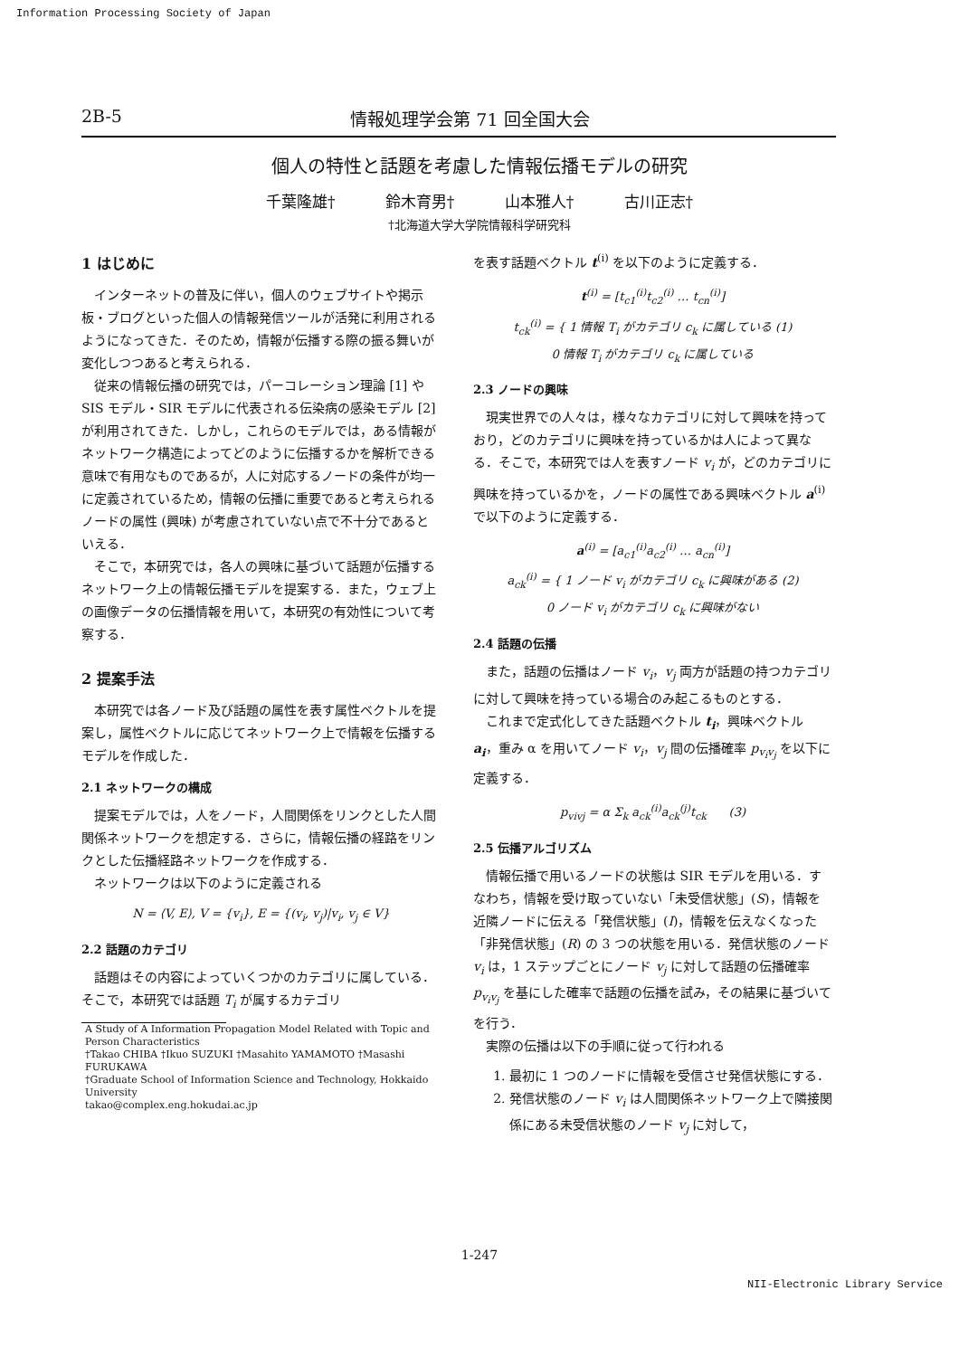Information Processing Society of Japan
2B-5 情報処理学会第 71 回全国大会
個人の特性と話題を考慮した情報伝播モデルの研究
千葉隆雄† 鈴木育男† 山本雅人† 古川正志†
†北海道大学大学院情報科学研究科
1 はじめに
インターネットの普及に伴い，個人のウェブサイトや掲示板・ブログといった個人の情報発信ツールが活発に利用されるようになってきた．そのため，情報が伝播する際の振る舞いが変化しつつあると考えられる．
従来の情報伝播の研究では，パーコレーション理論 [1] や SIS モデル・SIR モデルに代表される伝染病の感染モデル [2] が利用されてきた．しかし，これらのモデルでは，ある情報がネットワーク構造によってどのように伝播するかを解析できる意味で有用なものであるが，人に対応するノードの条件が均一に定義されているため，情報の伝播に重要であると考えられるノードの属性 (興味) が考慮されていない点で不十分であるといえる．
そこで，本研究では，各人の興味に基づいて話題が伝播するネットワーク上の情報伝播モデルを提案する．また，ウェブ上の画像データの伝播情報を用いて，本研究の有効性について考察する．
2 提案手法
本研究では各ノード及び話題の属性を表す属性ベクトルを提案し，属性ベクトルに応じてネットワーク上で情報を伝播するモデルを作成した．
2.1 ネットワークの構成
提案モデルでは，人をノード，人間関係をリンクとした人間関係ネットワークを想定する．さらに，情報伝播の経路をリンクとした伝播経路ネットワークを作成する．
ネットワークは以下のように定義される
N = ⟨V, E⟩, V = {v<sub>i</sub>}, E = {(v<sub>i</sub>, v<sub>j</sub>)|v<sub>i</sub>, v<sub>j</sub> ∈ V}
2.2 話題のカテゴリ
話題はその内容によっていくつかのカテゴリに属している．そこで，本研究では話題 T<sub>i</sub> が属するカテゴリ
A Study of A Information Propagation Model Related with Topic and Person Characteristics
†Takao CHIBA †Ikuo SUZUKI †Masahito YAMAMOTO †Masashi FURUKAWA
†Graduate School of Information Science and Technology, Hokkaido University
takao@complex.eng.hokudai.ac.jp
を表す話題ベクトル t<sup>(i)</sup> を以下のように定義する．
t<sup>(i)</sup> = [t<sub>c1</sub><sup>(i)</sup>t<sub>c2</sub><sup>(i)</sup> … t<sub>cn</sub><sup>(i)</sup>]
t<sub>ck</sub><sup>(i)</sup> = { 1 情報 T<sub>i</sub> がカテゴリ c<sub>k</sub> に属している (1)
0 情報 T<sub>i</sub> がカテゴリ c<sub>k</sub> に属している
2.3 ノードの興味
現実世界での人々は，様々なカテゴリに対して興味を持っており，どのカテゴリに興味を持っているかは人によって異なる．そこで，本研究では人を表すノード v<sub>i</sub> が，どのカテゴリに興味を持っているかを，ノードの属性である興味ベクトル a<sup>(i)</sup> で以下のように定義する．
a<sup>(i)</sup> = [a<sub>c1</sub><sup>(i)</sup>a<sub>c2</sub><sup>(i)</sup> … a<sub>cn</sub><sup>(i)</sup>]
a<sub>ck</sub><sup>(i)</sup> = { 1 ノード v<sub>i</sub> がカテゴリ c<sub>k</sub> に興味がある (2)
0 ノード v<sub>i</sub> がカテゴリ c<sub>k</sub> に興味がない
2.4 話題の伝播
また，話題の伝播はノード v<sub>i</sub>，v<sub>j</sub> 両方が話題の持つカテゴリに対して興味を持っている場合のみ起こるものとする．
これまで定式化してきた話題ベクトル t<sub>i</sub>，興味ベクトル a<sub>i</sub>，重み α を用いてノード v<sub>i</sub>，v<sub>j</sub> 間の伝播確率 p<sub>v<sub>i</sub>v<sub>j</sub></sub> を以下に定義する．
p<sub>vivj</sub> = α Σ<sub>k</sub> a<sub>ck</sub><sup>(i)</sup>a<sub>ck</sub><sup>(j)</sup>t<sub>ck</sub> (3)
2.5 伝播アルゴリズム
情報伝播で用いるノードの状態は SIR モデルを用いる．すなわち，情報を受け取っていない「未受信状態」(S)，情報を近隣ノードに伝える「発信状態」(I)，情報を伝えなくなった「非発信状態」(R) の 3 つの状態を用いる．発信状態のノード v<sub>i</sub> は，1 ステップごとにノード v<sub>j</sub> に対して話題の伝播確率 p<sub>v<sub>i</sub>v<sub>j</sub></sub> を基にした確率で話題の伝播を試み，その結果に基づいてを行う．
実際の伝播は以下の手順に従って行われる
1. 最初に 1 つのノードに情報を受信させ発信状態にする．
2. 発信状態のノード v<sub>i</sub> は人間関係ネットワーク上で隣接関係にある未受信状態のノード v<sub>j</sub> に対して，
1-247
NII-Electronic Library Service